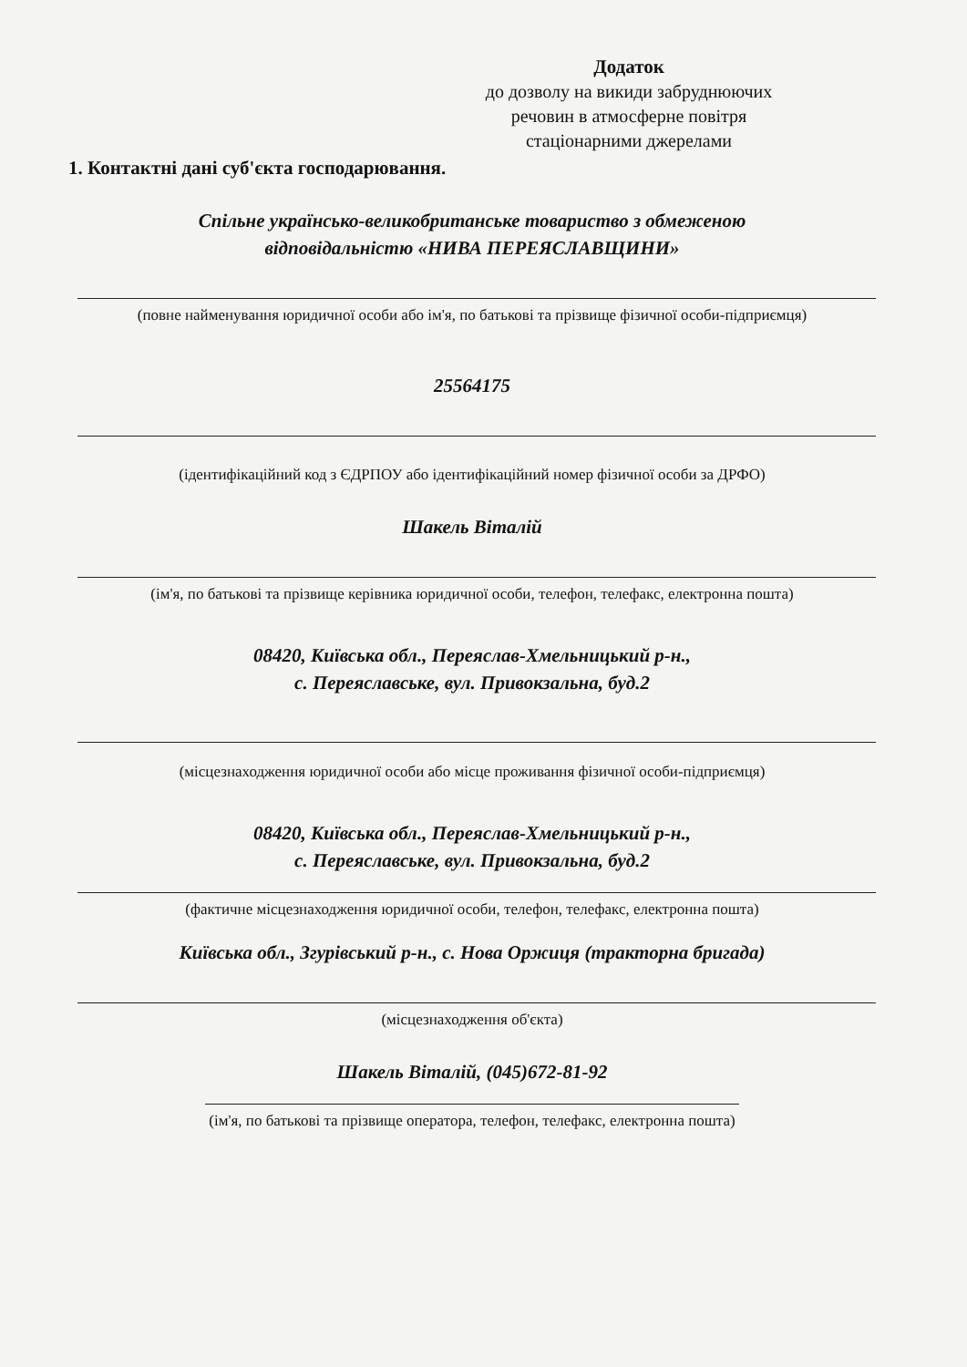Додаток
до дозволу на викиди забруднюючих речовин в атмосферне повітря стаціонарними джерелами
1. Контактні дані суб'єкта господарювання.
Спільне українсько-великобританське товариство з обмеженою
відповідальністю «НИВА ПЕРЕЯСЛАВЩИНИ»
(повне найменування юридичної особи або ім'я, по батькові та прізвище фізичної особи-підприємця)
25564175
(ідентифікаційний код з ЄДРПОУ або ідентифікаційний номер фізичної особи за ДРФО)
Шакель Віталій
(ім'я, по батькові та прізвище керівника юридичної особи, телефон, телефакс, електронна пошта)
08420, Київська обл., Переяслав-Хмельницький р-н.,
с. Переяславське, вул. Привокзальна, буд.2
(місцезнаходження юридичної особи або місце проживання фізичної особи-підприємця)
08420, Київська обл., Переяслав-Хмельницький р-н.,
с. Переяславське, вул. Привокзальна, буд.2
(фактичне місцезнаходження юридичної особи, телефон, телефакс, електронна пошта)
Київська обл., Згурівський р-н., с. Нова Оржиця (тракторна бригада)
(місцезнаходження об'єкта)
Шакель Віталій, (045)672-81-92
(ім'я, по батькові та прізвище оператора, телефон, телефакс, електронна пошта)